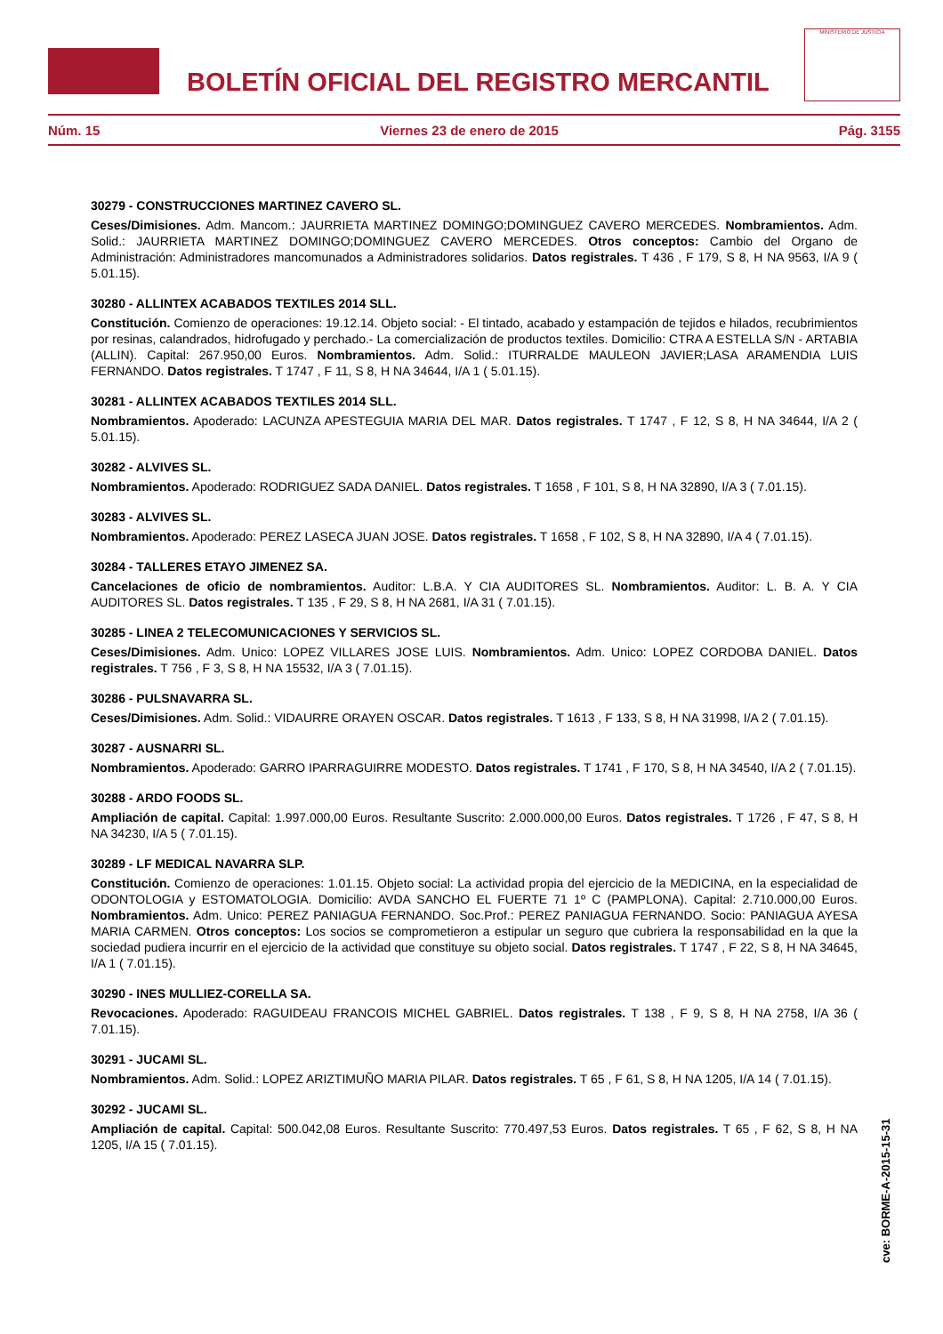BOLETÍN OFICIAL DEL REGISTRO MERCANTIL
MINISTERIO DE JUSTICIA
Núm. 15 Viernes 23 de enero de 2015 Pág. 3155
30279 - CONSTRUCCIONES MARTINEZ CAVERO SL.
Ceses/Dimisiones. Adm. Mancom.: JAURRIETA MARTINEZ DOMINGO;DOMINGUEZ CAVERO MERCEDES. Nombramientos. Adm. Solid.: JAURRIETA MARTINEZ DOMINGO;DOMINGUEZ CAVERO MERCEDES. Otros conceptos: Cambio del Organo de Administración: Administradores mancomunados a Administradores solidarios. Datos registrales. T 436 , F 179, S 8, H NA 9563, I/A 9 ( 5.01.15).
30280 - ALLINTEX ACABADOS TEXTILES 2014 SLL.
Constitución. Comienzo de operaciones: 19.12.14. Objeto social: - El tintado, acabado y estampación de tejidos e hilados, recubrimientos por resinas, calandrados, hidrofugado y perchado.- La comercialización de productos textiles. Domicilio: CTRA A ESTELLA S/N - ARTABIA (ALLIN). Capital: 267.950,00 Euros. Nombramientos. Adm. Solid.: ITURRALDE MAULEON JAVIER;LASA ARAMENDIA LUIS FERNANDO. Datos registrales. T 1747 , F 11, S 8, H NA 34644, I/A 1 ( 5.01.15).
30281 - ALLINTEX ACABADOS TEXTILES 2014 SLL.
Nombramientos. Apoderado: LACUNZA APESTEGUIA MARIA DEL MAR. Datos registrales. T 1747 , F 12, S 8, H NA 34644, I/A 2 ( 5.01.15).
30282 - ALVIVES SL.
Nombramientos. Apoderado: RODRIGUEZ SADA DANIEL. Datos registrales. T 1658 , F 101, S 8, H NA 32890, I/A 3 ( 7.01.15).
30283 - ALVIVES SL.
Nombramientos. Apoderado: PEREZ LASECA JUAN JOSE. Datos registrales. T 1658 , F 102, S 8, H NA 32890, I/A 4 ( 7.01.15).
30284 - TALLERES ETAYO JIMENEZ SA.
Cancelaciones de oficio de nombramientos. Auditor: L.B.A. Y CIA AUDITORES SL. Nombramientos. Auditor: L. B. A. Y CIA AUDITORES SL. Datos registrales. T 135 , F 29, S 8, H NA 2681, I/A 31 ( 7.01.15).
30285 - LINEA 2 TELECOMUNICACIONES Y SERVICIOS SL.
Ceses/Dimisiones. Adm. Unico: LOPEZ VILLARES JOSE LUIS. Nombramientos. Adm. Unico: LOPEZ CORDOBA DANIEL. Datos registrales. T 756 , F 3, S 8, H NA 15532, I/A 3 ( 7.01.15).
30286 - PULSNAVARRA SL.
Ceses/Dimisiones. Adm. Solid.: VIDAURRE ORAYEN OSCAR. Datos registrales. T 1613 , F 133, S 8, H NA 31998, I/A 2 ( 7.01.15).
30287 - AUSNARRI SL.
Nombramientos. Apoderado: GARRO IPARRAGUIRRE MODESTO. Datos registrales. T 1741 , F 170, S 8, H NA 34540, I/A 2 ( 7.01.15).
30288 - ARDO FOODS SL.
Ampliación de capital. Capital: 1.997.000,00 Euros. Resultante Suscrito: 2.000.000,00 Euros. Datos registrales. T 1726 , F 47, S 8, H NA 34230, I/A 5 ( 7.01.15).
30289 - LF MEDICAL NAVARRA SLP.
Constitución. Comienzo de operaciones: 1.01.15. Objeto social: La actividad propia del ejercicio de la MEDICINA, en la especialidad de ODONTOLOGIA y ESTOMATOLOGIA. Domicilio: AVDA SANCHO EL FUERTE 71 1º C (PAMPLONA). Capital: 2.710.000,00 Euros. Nombramientos. Adm. Unico: PEREZ PANIAGUA FERNANDO. Soc.Prof.: PEREZ PANIAGUA FERNANDO. Socio: PANIAGUA AYESA MARIA CARMEN. Otros conceptos: Los socios se comprometieron a estipular un seguro que cubriera la responsabilidad en la que la sociedad pudiera incurrir en el ejercicio de la actividad que constituye su objeto social. Datos registrales. T 1747 , F 22, S 8, H NA 34645, I/A 1 ( 7.01.15).
30290 - INES MULLIEZ-CORELLA SA.
Revocaciones. Apoderado: RAGUIDEAU FRANCOIS MICHEL GABRIEL. Datos registrales. T 138 , F 9, S 8, H NA 2758, I/A 36 ( 7.01.15).
30291 - JUCAMI SL.
Nombramientos. Adm. Solid.: LOPEZ ARIZTIMUÑO MARIA PILAR. Datos registrales. T 65 , F 61, S 8, H NA 1205, I/A 14 ( 7.01.15).
30292 - JUCAMI SL.
Ampliación de capital. Capital: 500.042,08 Euros. Resultante Suscrito: 770.497,53 Euros. Datos registrales. T 65 , F 62, S 8, H NA 1205, I/A 15 ( 7.01.15).
cve: BORME-A-2015-15-31